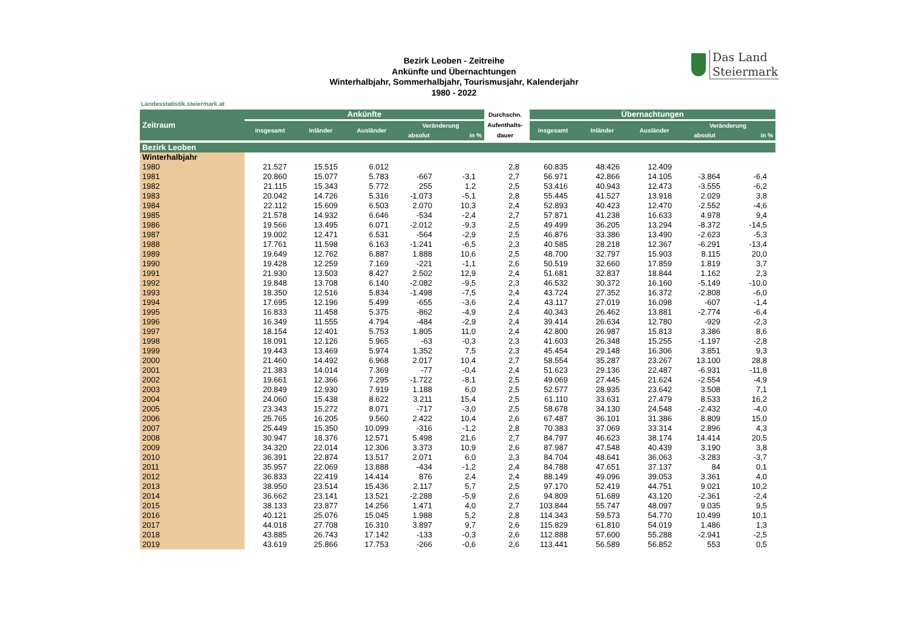Bezirk Leoben - Zeitreihe
Ankünfte und Übernachtungen
Winterhalbjahr, Sommerhalbjahr, Tourismusjahr, Kalenderjahr
1980 - 2022
Das Land
Steiermark
Landesstatistik.steiermark.at
| Zeitraum | Ankünfte | | | | | Durchschn. | Übernachtungen | | | | |
| --- | --- | --- | --- | --- | --- | --- | --- | --- | --- | --- | --- |
| | insgesamt | Inländer | Ausländer | Veränderung | | Aufenthalts- | insgesamt | Inländer | Ausländer | Veränderung | |
| | | | | absolut | in % | dauer | | | | absolut | in % |
| Bezirk Leoben | | | | | | | | | | | |
| Winterhalbjahr | | | | | | | | | | | |
| 1980 | 21.527 | 15.515 | 6.012 | | | 2,8 | 60.835 | 48.426 | 12.409 | | |
| 1981 | 20.860 | 15.077 | 5.783 | -667 | -3,1 | 2,7 | 56.971 | 42.866 | 14.105 | -3.864 | -6,4 |
| 1982 | 21.115 | 15.343 | 5.772 | 255 | 1,2 | 2,5 | 53.416 | 40.943 | 12.473 | -3.555 | -6,2 |
| 1983 | 20.042 | 14.726 | 5.316 | -1.073 | -5,1 | 2,8 | 55.445 | 41.527 | 13.918 | 2.029 | 3,8 |
| 1984 | 22.112 | 15.609 | 6.503 | 2.070 | 10,3 | 2,4 | 52.893 | 40.423 | 12.470 | -2.552 | -4,6 |
| 1985 | 21.578 | 14.932 | 6.646 | -534 | -2,4 | 2,7 | 57.871 | 41.238 | 16.633 | 4.978 | 9,4 |
| 1986 | 19.566 | 13.495 | 6.071 | -2.012 | -9,3 | 2,5 | 49.499 | 36.205 | 13.294 | -8.372 | -14,5 |
| 1987 | 19.002 | 12.471 | 6.531 | -564 | -2,9 | 2,5 | 46.876 | 33.386 | 13.490 | -2.623 | -5,3 |
| 1988 | 17.761 | 11.598 | 6.163 | -1.241 | -6,5 | 2,3 | 40.585 | 28.218 | 12.367 | -6.291 | -13,4 |
| 1989 | 19.649 | 12.762 | 6.887 | 1.888 | 10,6 | 2,5 | 48.700 | 32.797 | 15.903 | 8.115 | 20,0 |
| 1990 | 19.428 | 12.259 | 7.169 | -221 | -1,1 | 2,6 | 50.519 | 32.660 | 17.859 | 1.819 | 3,7 |
| 1991 | 21.930 | 13.503 | 8.427 | 2.502 | 12,9 | 2,4 | 51.681 | 32.837 | 18.844 | 1.162 | 2,3 |
| 1992 | 19.848 | 13.708 | 6.140 | -2.082 | -9,5 | 2,3 | 46.532 | 30.372 | 16.160 | -5.149 | -10,0 |
| 1993 | 18.350 | 12.516 | 5.834 | -1.498 | -7,5 | 2,4 | 43.724 | 27.352 | 16.372 | -2.808 | -6,0 |
| 1994 | 17.695 | 12.196 | 5.499 | -655 | -3,6 | 2,4 | 43.117 | 27.019 | 16.098 | -607 | -1,4 |
| 1995 | 16.833 | 11.458 | 5.375 | -862 | -4,9 | 2,4 | 40.343 | 26.462 | 13.881 | -2.774 | -6,4 |
| 1996 | 16.349 | 11.555 | 4.794 | -484 | -2,9 | 2,4 | 39.414 | 26.634 | 12.780 | -929 | -2,3 |
| 1997 | 18.154 | 12.401 | 5.753 | 1.805 | 11,0 | 2,4 | 42.800 | 26.987 | 15.813 | 3.386 | 8,6 |
| 1998 | 18.091 | 12.126 | 5.965 | -63 | -0,3 | 2,3 | 41.603 | 26.348 | 15.255 | -1.197 | -2,8 |
| 1999 | 19.443 | 13.469 | 5.974 | 1.352 | 7,5 | 2,3 | 45.454 | 29.148 | 16.306 | 3.851 | 9,3 |
| 2000 | 21.460 | 14.492 | 6.968 | 2.017 | 10,4 | 2,7 | 58.554 | 35.287 | 23.267 | 13.100 | 28,8 |
| 2001 | 21.383 | 14.014 | 7.369 | -77 | -0,4 | 2,4 | 51.623 | 29.136 | 22.487 | -6.931 | -11,8 |
| 2002 | 19.661 | 12.366 | 7.295 | -1.722 | -8,1 | 2,5 | 49.069 | 27.445 | 21.624 | -2.554 | -4,9 |
| 2003 | 20.849 | 12.930 | 7.919 | 1.188 | 6,0 | 2,5 | 52.577 | 28.935 | 23.642 | 3.508 | 7,1 |
| 2004 | 24.060 | 15.438 | 8.622 | 3.211 | 15,4 | 2,5 | 61.110 | 33.631 | 27.479 | 8.533 | 16,2 |
| 2005 | 23.343 | 15.272 | 8.071 | -717 | -3,0 | 2,5 | 58.678 | 34.130 | 24.548 | -2.432 | -4,0 |
| 2006 | 25.765 | 16.205 | 9.560 | 2.422 | 10,4 | 2,6 | 67.487 | 36.101 | 31.386 | 8.809 | 15,0 |
| 2007 | 25.449 | 15.350 | 10.099 | -316 | -1,2 | 2,8 | 70.383 | 37.069 | 33.314 | 2.896 | 4,3 |
| 2008 | 30.947 | 18.376 | 12.571 | 5.498 | 21,6 | 2,7 | 84.797 | 46.623 | 38.174 | 14.414 | 20,5 |
| 2009 | 34.320 | 22.014 | 12.306 | 3.373 | 10,9 | 2,6 | 87.987 | 47.548 | 40.439 | 3.190 | 3,8 |
| 2010 | 36.391 | 22.874 | 13.517 | 2.071 | 6,0 | 2,3 | 84.704 | 48.641 | 36.063 | -3.283 | -3,7 |
| 2011 | 35.957 | 22.069 | 13.888 | -434 | -1,2 | 2,4 | 84.788 | 47.651 | 37.137 | 84 | 0,1 |
| 2012 | 36.833 | 22.419 | 14.414 | 876 | 2,4 | 2,4 | 88.149 | 49.096 | 39.053 | 3.361 | 4,0 |
| 2013 | 38.950 | 23.514 | 15.436 | 2.117 | 5,7 | 2,5 | 97.170 | 52.419 | 44.751 | 9.021 | 10,2 |
| 2014 | 36.662 | 23.141 | 13.521 | -2.288 | -5,9 | 2,6 | 94.809 | 51.689 | 43.120 | -2.361 | -2,4 |
| 2015 | 38.133 | 23.877 | 14.256 | 1.471 | 4,0 | 2,7 | 103.844 | 55.747 | 48.097 | 9.035 | 9,5 |
| 2016 | 40.121 | 25.076 | 15.045 | 1.988 | 5,2 | 2,8 | 114.343 | 59.573 | 54.770 | 10.499 | 10,1 |
| 2017 | 44.018 | 27.708 | 16.310 | 3.897 | 9,7 | 2,6 | 115.829 | 61.810 | 54.019 | 1.486 | 1,3 |
| 2018 | 43.885 | 26.743 | 17.142 | -133 | -0,3 | 2,6 | 112.888 | 57.600 | 55.288 | -2.941 | -2,5 |
| 2019 | 43.619 | 25.866 | 17.753 | -266 | -0,6 | 2,6 | 113.441 | 56.589 | 56.852 | 553 | 0,5 |